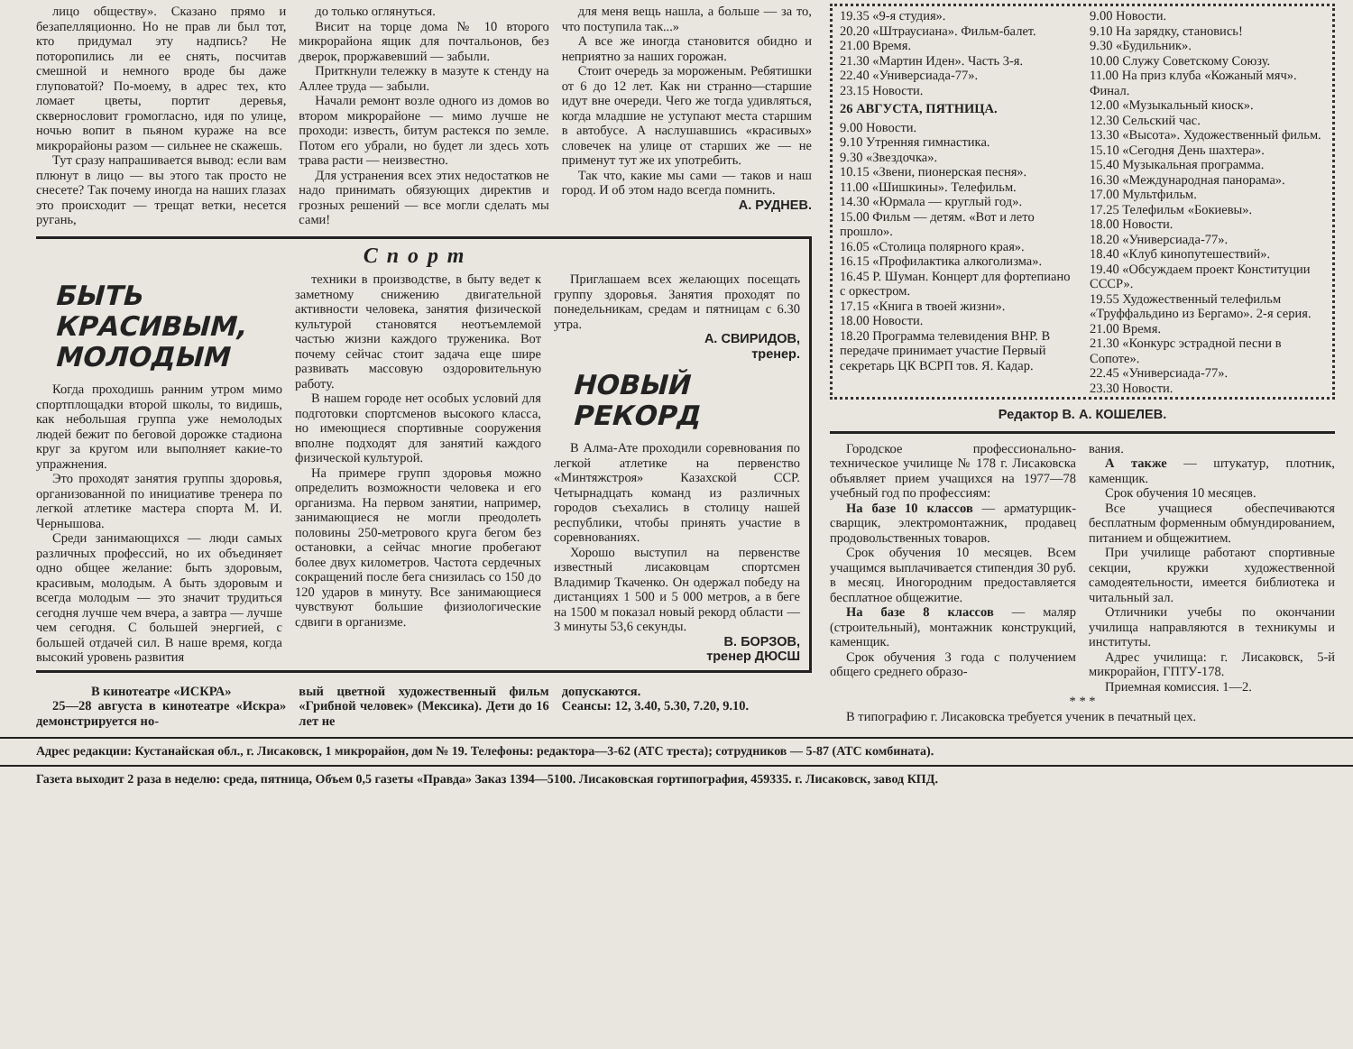лицо обществу». Сказано прямо и безапелляционно. Но не прав ли был тот, кто придумал эту надпись? Не поторопились ли ее снять, посчитав смешной и немного вроде бы даже глуповатой? По-моему, в адрес тех, кто ломает цветы, портит деревья, сквернословит громогласно, идя по улице, ночью вопит в пьяном кураже на все микрорайоны разом — сильнее не скажешь.
Тут сразу напрашивается вывод: если вам плюнут в лицо — вы этого так просто не снесете? Так почему иногда на наших глазах это происходит — трещат ветки, несется ругань,
до только оглянуться.
Висит на торце дома № 10 второго микрорайона ящик для почтальонов, без дверок, проржавевший — забыли.
Приткнули тележку в мазуте к стенду на Аллее труда — забыли.
Начали ремонт возле одного из домов во втором микрорайоне — мимо лучше не проходи: известь, битум растекся по земле. Потом его убрали, но будет ли здесь хоть трава расти — неизвестно.
Для устранения всех этих недостатков не надо принимать обязующих директив и грозных решений — все могли сделать мы сами!
для меня вещь нашла, а больше — за то, что поступила так...»
А все же иногда становится обидно и неприятно за наших горожан.
Стоит очередь за мороженым. Ребятишки от 6 до 12 лет. Как ни странно—старшие идут вне очереди. Чего же тогда удивляться, когда младшие не уступают места старшим в автобусе. А наслушавшись «красивых» словечек на улице от старших же — не применут тут же их употребить.
Так что, какие мы сами — таков и наш город. И об этом надо всегда помнить.
А. РУДНЕВ.
Спорт
БЫТЬ КРАСИВЫМ, МОЛОДЫМ
Когда проходишь ранним утром мимо спортплощадки второй школы, то видишь, как небольшая группа уже немолодых людей бежит по беговой дорожке стадиона круг за кругом или выполняет какие-то упражнения.
Это проходят занятия группы здоровья, организованной по инициативе тренера по легкой атлетике мастера спорта М. И. Чернышова.
Среди занимающихся — люди самых различных профессий, но их объединяет одно общее желание: быть здоровым, красивым, молодым. А быть здоровым и всегда молодым — это значит трудиться сегодня лучше чем вчера, а завтра — лучше чем сегодня. С большей энергией, с большей отдачей сил. В наше время, когда высокий уровень развития
техники в производстве, в быту ведет к заметному снижению двигательной активности человека, занятия физической культурой становятся неотъемлемой частью жизни каждого труженика. Вот почему сейчас стоит задача еще шире развивать массовую оздоровительную работу.
В нашем городе нет особых условий для подготовки спортсменов высокого класса, но имеющиеся спортивные сооружения вполне подходят для занятий каждого физической культурой.
На примере групп здоровья можно определить возможности человека и его организма. На первом занятии, например, занимающиеся не могли преодолеть половины 250-метрового круга бегом без остановки, а сейчас многие пробегают более двух километров. Частота сердечных сокращений после бега снизилась со 150 до 120 ударов в минуту. Все занимающиеся чувствуют большие физиологические сдвиги в организме.
Приглашаем всех желающих посещать группу здоровья. Занятия проходят по понедельникам, средам и пятницам с 6.30 утра.
А. СВИРИДОВ,
тренер.
НОВЫЙ РЕКОРД
В Алма-Ате проходили соревнования по легкой атлетике на первенство «Минтяжстроя» Казахской ССР. Четырнадцать команд из различных городов съехались в столицу нашей республики, чтобы принять участие в соревнованиях.
Хорошо выступил на первенстве известный лисаковцам спортсмен Владимир Ткаченко. Он одержал победу на дистанциях 1 500 и 5 000 метров, а в беге на 1500 м показал новый рекорд области — 3 минуты 53,6 секунды.
В. БОРЗОВ,
тренер ДЮСШ
В кинотеатре «ИСКРА»
25—28 августа в кинотеатре «Искра» демонстрируется но-
вый цветной художественный фильм «Грибной человек» (Мексика). Дети до 16 лет не
допускаются.
Сеансы: 12, 3.40, 5.30, 7.20, 9.10.
19.35 «9-я студия».
20.20 «Штраусиана». Фильм-балет.
21.00 Время.
21.30 «Мартин Иден». Часть 3-я.
22.40 «Универсиада-77».
23.15 Новости.
26 АВГУСТА, ПЯТНИЦА.
9.00 Новости.
9.10 Утренняя гимнастика.
9.30 «Звездочка».
10.15 «Звени, пионерская песня».
11.00 «Шишкины». Телефильм.
14.30 «Юрмала — круглый год».
15.00 Фильм — детям. «Вот и лето прошло».
16.05 «Столица полярного края».
16.15 «Профилактика алкоголизма».
16.45 Р. Шуман. Концерт для фортепиано с оркестром.
17.15 «Книга в твоей жизни».
18.00 Новости.
18.20 Программа телевидения ВНР. В передаче принимает участие Первый секретарь ЦК ВСРП тов. Я. Кадар.
9.00 Новости.
9.10 На зарядку, становись!
9.30 «Будильник».
10.00 Служу Советскому Союзу.
11.00 На приз клуба «Кожаный мяч». Финал.
12.00 «Музыкальный киоск».
12.30 Сельский час.
13.30 «Высота». Художественный фильм.
15.10 «Сегодня День шахтера».
15.40 Музыкальная программа.
16.30 «Международная панорама».
17.00 Мультфильм.
17.25 Телефильм «Бокиевы».
18.00 Новости.
18.20 «Универсиада-77».
18.40 «Клуб кинопутешествий».
19.40 «Обсуждаем проект Конституции СССР».
19.55 Художественный телефильм «Труффальдино из Бергамо». 2-я серия.
21.00 Время.
21.30 «Конкурс эстрадной песни в Сопоте».
22.45 «Универсиада-77».
23.30 Новости.
Редактор В. А. КОШЕЛЕВ.
Городское профессионально-техническое училище № 178 г. Лисаковска объявляет прием учащихся на 1977—78 учебный год по профессиям:
На базе 10 классов — арматурщик-сварщик, электромонтажник, продавец продовольственных товаров.
Срок обучения 10 месяцев. Всем учащимся выплачивается стипендия 30 руб. в месяц. Иногородним предоставляется бесплатное общежитие.
На базе 8 классов — маляр (строительный), монтажник конструкций, каменщик.
Срок обучения 3 года с получением общего среднего образо-
вания.
А также — штукатур, плотник, каменщик.
Срок обучения 10 месяцев.
Все учащиеся обеспечиваются бесплатным форменным обмундированием, питанием и общежитием.
При училище работают спортивные секции, кружки художественной самодеятельности, имеется библиотека и читальный зал.
Отличники учебы по окончании училища направляются в техникумы и институты.
Адрес училища: г. Лисаковск, 5-й микрорайон, ГПТУ-178.
Приемная комиссия. 1—2.
* * *
В типографию г. Лисаковска требуется ученик в печатный цех.
Адрес редакции: Кустанайская обл., г. Лисаковск, 1 микрорайон, дом № 19. Телефоны: редактора—3-62 (АТС треста); сотрудников — 5-87 (АТС комбината).
Газета выходит 2 раза в неделю: среда, пятница, Объем 0,5 газеты «Правда» Заказ 1394—5100. Лисаковская гортипография, 459335. г. Лисаковск, завод КПД.